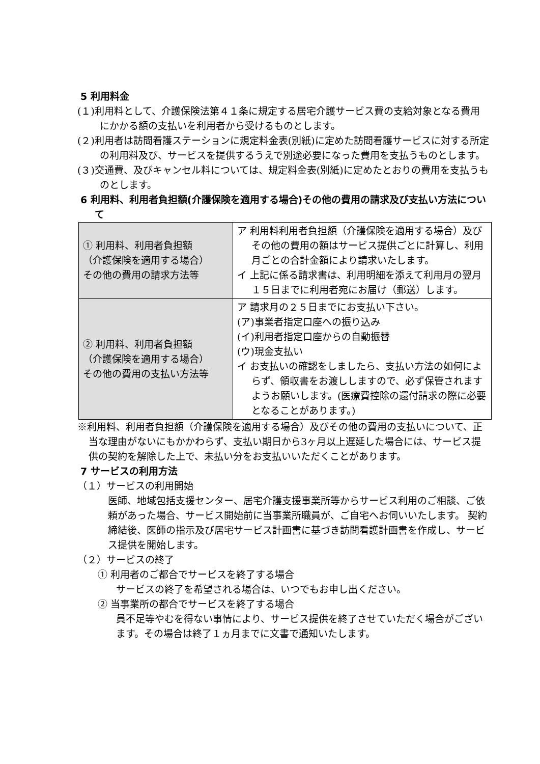5 利用料金
(１)利用料として、介護保険法第４１条に規定する居宅介護サービス費の支給対象となる費用にかかる額の支払いを利用者から受けるものとします。
(２)利用者は訪問看護ステーションに規定料金表(別紙)に定めた訪問看護サービスに対する所定の利用料及び、サービスを提供するうえで別途必要になった費用を支払うものとします。
(３)交通費、及びキャンセル料については、規定料金表(別紙)に定めたとおりの費用を支払うものとします。
6 利用料、利用者負担額(介護保険を適用する場合)その他の費用の請求及び支払い方法について
| ① 利用料、利用者負担額 （介護保険を適用する場合） その他の費用の請求方法等 | ア 利用料利用者負担額（介護保険を適用する場合）及びその他の費用の額はサービス提供ごとに計算し、利用月ごとの合計金額により請求いたします。 イ 上記に係る請求書は、利用明細を添えて利用月の翌月１５日までに利用者宛にお届け（郵送）します。 |
| ② 利用料、利用者負担額 （介護保険を適用する場合） その他の費用の支払い方法等 | ア 請求月の２５日までにお支払い下さい。 (ア)事業者指定口座への振り込み (イ)利用者指定口座からの自動振替 (ウ)現金支払い イ お支払いの確認をしましたら、支払い方法の如何によらず、領収書をお渡ししますので、必ず保管されますようお願いします。(医療費控除の還付請求の際に必要となることがあります。) |
※利用料、利用者負担額（介護保険を適用する場合）及びその他の費用の支払いについて、正当な理由がないにもかかわらず、支払い期日から3ヶ月以上遅延した場合には、サービス提供の契約を解除した上で、未払い分をお支払いいただくことがあります。
7 サービスの利用方法
（１）サービスの利用開始
医師、地域包括支援センター、居宅介護支援事業所等からサービス利用のご相談、ご依頼があった場合、サービス開始前に当事業所職員が、ご自宅へお伺いいたします。 契約締結後、医師の指示及び居宅サービス計画書に基づき訪問看護計画書を作成し、サービス提供を開始します。
（２）サービスの終了
① 利用者のご都合でサービスを終了する場合
サービスの終了を希望される場合は、いつでもお申し出ください。
② 当事業所の都合でサービスを終了する場合
員不足等やむを得ない事情により、サービス提供を終了させていただく場合がございます。その場合は終了１ヵ月までに文書で通知いたします。